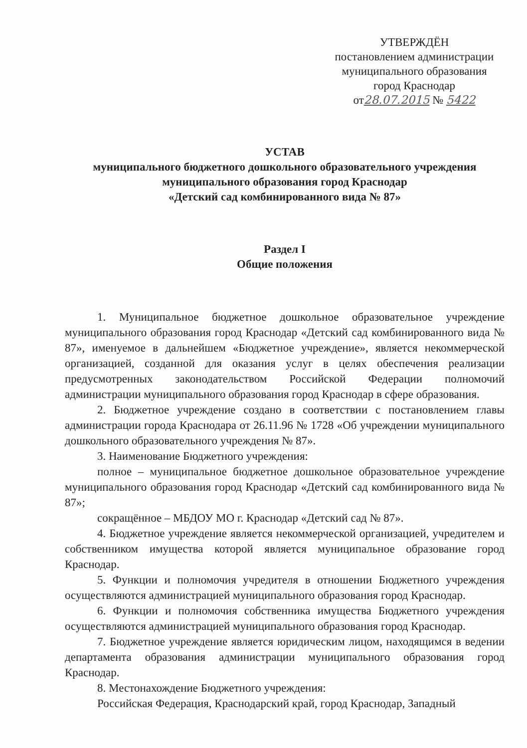УТВЕРЖДЁН
постановлением администрации
муниципального образования
город Краснодар
от28.07.2015 № 5422
УСТАВ
муниципального бюджетного дошкольного образовательного учреждения
муниципального образования город Краснодар
«Детский сад комбинированного вида № 87»
Раздел I
Общие положения
1. Муниципальное бюджетное дошкольное образовательное учреждение муниципального образования город Краснодар «Детский сад комбинированного вида № 87», именуемое в дальнейшем «Бюджетное учреждение», является некоммерческой организацией, созданной для оказания услуг в целях обеспечения реализации предусмотренных законодательством Российской Федерации полномочий администрации муниципального образования город Краснодар в сфере образования.
2. Бюджетное учреждение создано в соответствии с постановлением главы администрации города Краснодара от 26.11.96 № 1728 «Об учреждении муниципального дошкольного образовательного учреждения № 87».
3. Наименование Бюджетного учреждения:
полное – муниципальное бюджетное дошкольное образовательное учреждение муниципального образования город Краснодар «Детский сад комбинированного вида № 87»;
сокращённое – МБДОУ МО г. Краснодар «Детский сад № 87».
4. Бюджетное учреждение является некоммерческой организацией, учредителем и собственником имущества которой является муниципальное образование город Краснодар.
5. Функции и полномочия учредителя в отношении Бюджетного учреждения осуществляются администрацией муниципального образования город Краснодар.
6. Функции и полномочия собственника имущества Бюджетного учреждения осуществляются администрацией муниципального образования город Краснодар.
7. Бюджетное учреждение является юридическим лицом, находящимся в ведении департамента образования администрации муниципального образования город Краснодар.
8. Местонахождение Бюджетного учреждения:
Российская Федерация, Краснодарский край, город Краснодар, Западный